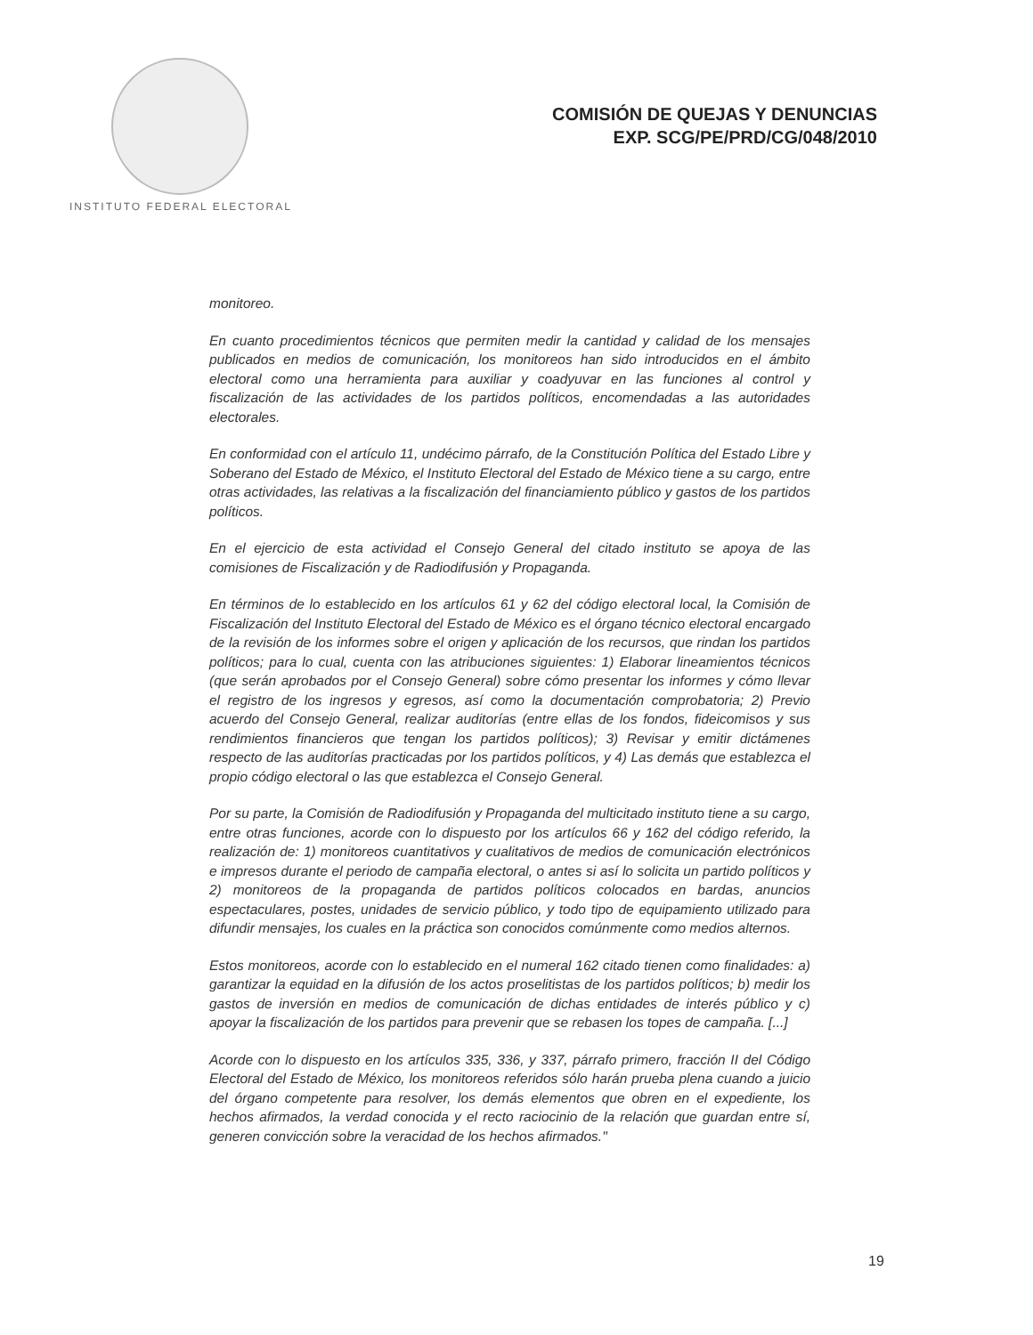INSTITUTO FEDERAL ELECTORAL
COMISIÓN DE QUEJAS Y DENUNCIAS
EXP. SCG/PE/PRD/CG/048/2010
monitoreo.
En cuanto procedimientos técnicos que permiten medir la cantidad y calidad de los mensajes publicados en medios de comunicación, los monitoreos han sido introducidos en el ámbito electoral como una herramienta para auxiliar y coadyuvar en las funciones al control y fiscalización de las actividades de los partidos políticos, encomendadas a las autoridades electorales.
En conformidad con el artículo 11, undécimo párrafo, de la Constitución Política del Estado Libre y Soberano del Estado de México, el Instituto Electoral del Estado de México tiene a su cargo, entre otras actividades, las relativas a la fiscalización del financiamiento público y gastos de los partidos políticos.
En el ejercicio de esta actividad el Consejo General del citado instituto se apoya de las comisiones de Fiscalización y de Radiodifusión y Propaganda.
En términos de lo establecido en los artículos 61 y 62 del código electoral local, la Comisión de Fiscalización del Instituto Electoral del Estado de México es el órgano técnico electoral encargado de la revisión de los informes sobre el origen y aplicación de los recursos, que rindan los partidos políticos; para lo cual, cuenta con las atribuciones siguientes: 1) Elaborar lineamientos técnicos (que serán aprobados por el Consejo General) sobre cómo presentar los informes y cómo llevar el registro de los ingresos y egresos, así como la documentación comprobatoria; 2) Previo acuerdo del Consejo General, realizar auditorías (entre ellas de los fondos, fideicomisos y sus rendimientos financieros que tengan los partidos políticos); 3) Revisar y emitir dictámenes respecto de las auditorías practicadas por los partidos políticos, y 4) Las demás que establezca el propio código electoral o las que establezca el Consejo General.
Por su parte, la Comisión de Radiodifusión y Propaganda del multicitado instituto tiene a su cargo, entre otras funciones, acorde con lo dispuesto por los artículos 66 y 162 del código referido, la realización de: 1) monitoreos cuantitativos y cualitativos de medios de comunicación electrónicos e impresos durante el periodo de campaña electoral, o antes si así lo solicita un partido políticos y 2) monitoreos de la propaganda de partidos políticos colocados en bardas, anuncios espectaculares, postes, unidades de servicio público, y todo tipo de equipamiento utilizado para difundir mensajes, los cuales en la práctica son conocidos comúnmente como medios alternos.
Estos monitoreos, acorde con lo establecido en el numeral 162 citado tienen como finalidades: a) garantizar la equidad en la difusión de los actos proselitistas de los partidos políticos; b) medir los gastos de inversión en medios de comunicación de dichas entidades de interés público y c) apoyar la fiscalización de los partidos para prevenir que se rebasen los topes de campaña. [...]
Acorde con lo dispuesto en los artículos 335, 336, y 337, párrafo primero, fracción II del Código Electoral del Estado de México, los monitoreos referidos sólo harán prueba plena cuando a juicio del órgano competente para resolver, los demás elementos que obren en el expediente, los hechos afirmados, la verdad conocida y el recto raciocinio de la relación que guardan entre sí, generen convicción sobre la veracidad de los hechos afirmados."
19